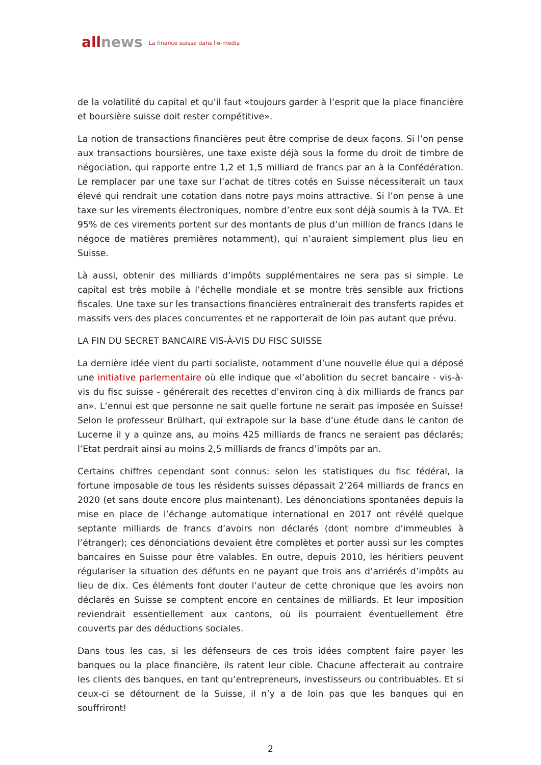all news La finance suisse dans l'e-media
de la volatilité du capital et qu’il faut «toujours garder à l’esprit que la place financière et boursière suisse doit rester compétitive».
La notion de transactions financières peut être comprise de deux façons. Si l’on pense aux transactions boursières, une taxe existe déjà sous la forme du droit de timbre de négociation, qui rapporte entre 1,2 et 1,5 milliard de francs par an à la Confédération. Le remplacer par une taxe sur l’achat de titres cotés en Suisse nécessiterait un taux élevé qui rendrait une cotation dans notre pays moins attractive. Si l’on pense à une taxe sur les virements électroniques, nombre d’entre eux sont déjà soumis à la TVA. Et 95% de ces virements portent sur des montants de plus d’un million de francs (dans le négoce de matières premières notamment), qui n’auraient simplement plus lieu en Suisse.
Là aussi, obtenir des milliards d’impôts supplémentaires ne sera pas si simple. Le capital est très mobile à l’échelle mondiale et se montre très sensible aux frictions fiscales. Une taxe sur les transactions financières entraînerait des transferts rapides et massifs vers des places concurrentes et ne rapporterait de loin pas autant que prévu.
LA FIN DU SECRET BANCAIRE VIS-À-VIS DU FISC SUISSE
La dernière idée vient du parti socialiste, notamment d’une nouvelle élue qui a déposé une initiative parlementaire où elle indique que «l’abolition du secret bancaire - vis-à-vis du fisc suisse - générerait des recettes d’environ cinq à dix milliards de francs par an». L’ennui est que personne ne sait quelle fortune ne serait pas imposée en Suisse! Selon le professeur Brülhart, qui extrapole sur la base d’une étude dans le canton de Lucerne il y a quinze ans, au moins 425 milliards de francs ne seraient pas déclarés; l’Etat perdrait ainsi au moins 2,5 milliards de francs d’impôts par an.
Certains chiffres cependant sont connus: selon les statistiques du fisc fédéral, la fortune imposable de tous les résidents suisses dépassait 2’264 milliards de francs en 2020 (et sans doute encore plus maintenant). Les dénonciations spontanées depuis la mise en place de l’échange automatique international en 2017 ont révélé quelque septante milliards de francs d’avoirs non déclarés (dont nombre d’immeubles à l’étranger); ces dénonciations devaient être complètes et porter aussi sur les comptes bancaires en Suisse pour être valables. En outre, depuis 2010, les héritiers peuvent régulariser la situation des défunts en ne payant que trois ans d’arriérés d’impôts au lieu de dix. Ces éléments font douter l’auteur de cette chronique que les avoirs non déclarés en Suisse se comptent encore en centaines de milliards. Et leur imposition reviendrait essentiellement aux cantons, où ils pourraient éventuellement être couverts par des déductions sociales.
Dans tous les cas, si les défenseurs de ces trois idées comptent faire payer les banques ou la place financière, ils ratent leur cible. Chacune affecterait au contraire les clients des banques, en tant qu’entrepreneurs, investisseurs ou contribuables. Et si ceux-ci se détournent de la Suisse, il n’y a de loin pas que les banques qui en souffriront!
2